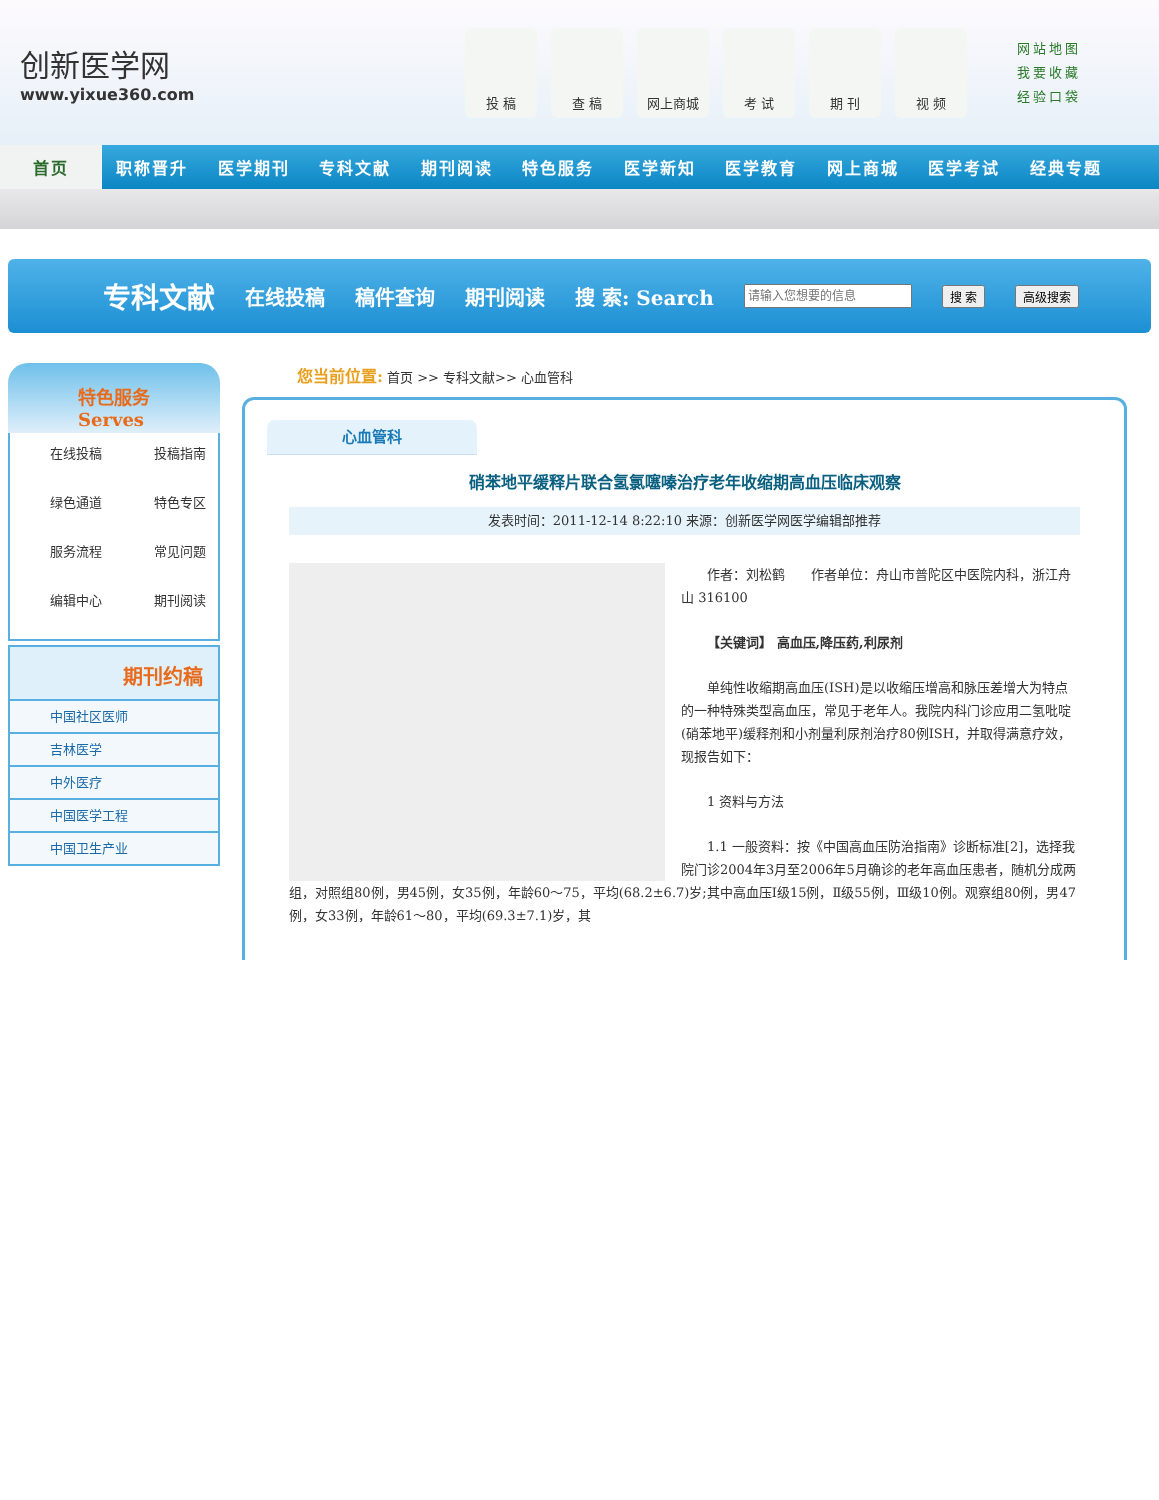创新医学网
www.yixue360.com
投 稿 查 稿 网上商城 考 试 期 刊 视 频
网站地图
我要收藏
经验口袋
首页 职称晋升 医学期刊 专科文献 期刊阅读 特色服务 医学新知 医学教育 网上商城 医学考试 经典专题
专科文献 在线投稿 稿件查询 期刊阅读 搜 索: Search 搜 索 高级搜索
特色服务 Serves
在线投稿
投稿指南
绿色通道
特色专区
服务流程
常见问题
编辑中心
期刊阅读
期刊约稿
中国社区医师
吉林医学
中外医疗
中国医学工程
中国卫生产业
您当前位置: 首页 >> 专科文献>> 心血管科
心血管科
硝苯地平缓释片联合氢氯噻嗪治疗老年收缩期高血压临床观察
发表时间：2011-12-14 8:22:10 来源：创新医学网医学编辑部推荐
作者：刘松鹤　　作者单位：舟山市普陀区中医院内科，浙江舟山 316100
【关键词】 高血压,降压药,利尿剂
单纯性收缩期高血压(ISH)是以收缩压增高和脉压差增大为特点的一种特殊类型高血压，常见于老年人。我院内科门诊应用二氢吡啶(硝苯地平)缓释剂和小剂量利尿剂治疗80例ISH，并取得满意疗效，现报告如下：
1 资料与方法
1.1 一般资料：按《中国高血压防治指南》诊断标准[2]，选择我院门诊2004年3月至2006年5月确诊的老年高血压患者，随机分成两组，对照组80例，男45例，女35例，年龄60～75，平均(68.2±6.7)岁;其中高血压Ⅰ级15例，Ⅱ级55例，Ⅲ级10例。观察组80例，男47例，女33例，年龄61～80，平均(69.3±7.1)岁，其